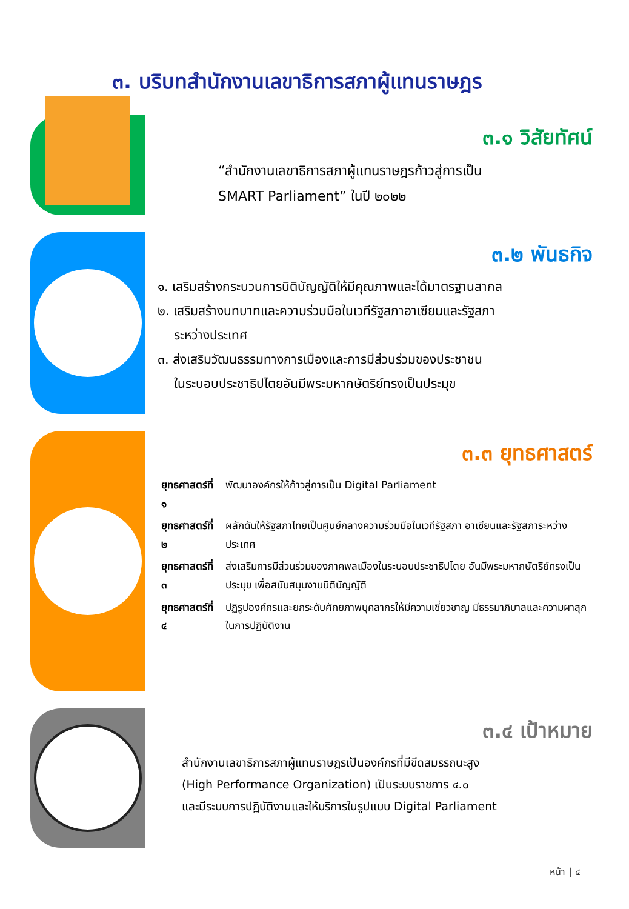๓. บริบทสำนักงานเลขาธิการสภาผู้แทนราษฎร
๓.๑ วิสัยทัศน์
“สำนักงานเลขาธิการสภาผู้แทนราษฎรก้าวสู่การเป็น
SMART Parliament” ในปี ๒๐๒๒
๓.๒ พันธกิจ
๑. เสริมสร้างกระบวนการนิติบัญญัติให้มีคุณภาพและได้มาตรฐานสากล
๒. เสริมสร้างบทบาทและความร่วมมือในเวทีรัฐสภาอาเซียนและรัฐสภา
ระหว่างประเทศ
๓. ส่งเสริมวัฒนธรรมทางการเมืองและการมีส่วนร่วมของประชาชน
ในระบอบประชาธิปไตยอันมีพระมหากษัตริย์ทรงเป็นประมุข
๓.๓ ยุทธศาสตร์
| ยุทธศาสตร์ที่ ๑ | พัฒนาองค์กรให้ก้าวสู่การเป็น Digital Parliament |
| ยุทธศาสตร์ที่ ๒ | ผลักดันให้รัฐสภาไทยเป็นศูนย์กลางความร่วมมือในเวทีรัฐสภา อาเซียนและรัฐสภาระหว่างประเทศ |
| ยุทธศาสตร์ที่ ๓ | ส่งเสริมการมีส่วนร่วมของภาคพลเมืองในระบอบประชาธิปไตย อันมีพระมหากษัตริย์ทรงเป็นประมุข เพื่อสนับสนุนงานนิติบัญญัติ |
| ยุทธศาสตร์ที่ ๔ | ปฏิรูปองค์กรและยกระดับศักยภาพบุคลากรให้มีความเชี่ยวชาญ มีธรรมาภิบาลและความผาสุกในการปฏิบัติงาน |
๓.๔ เป้าหมาย
สำนักงานเลขาธิการสภาผู้แทนราษฎรเป็นองค์กรที่มีขีดสมรรถนะสูง
(High Performance Organization) เป็นระบบราชการ ๔.๐
และมีระบบการปฏิบัติงานและให้บริการในรูปแบบ Digital Parliament
หน้า | ๔